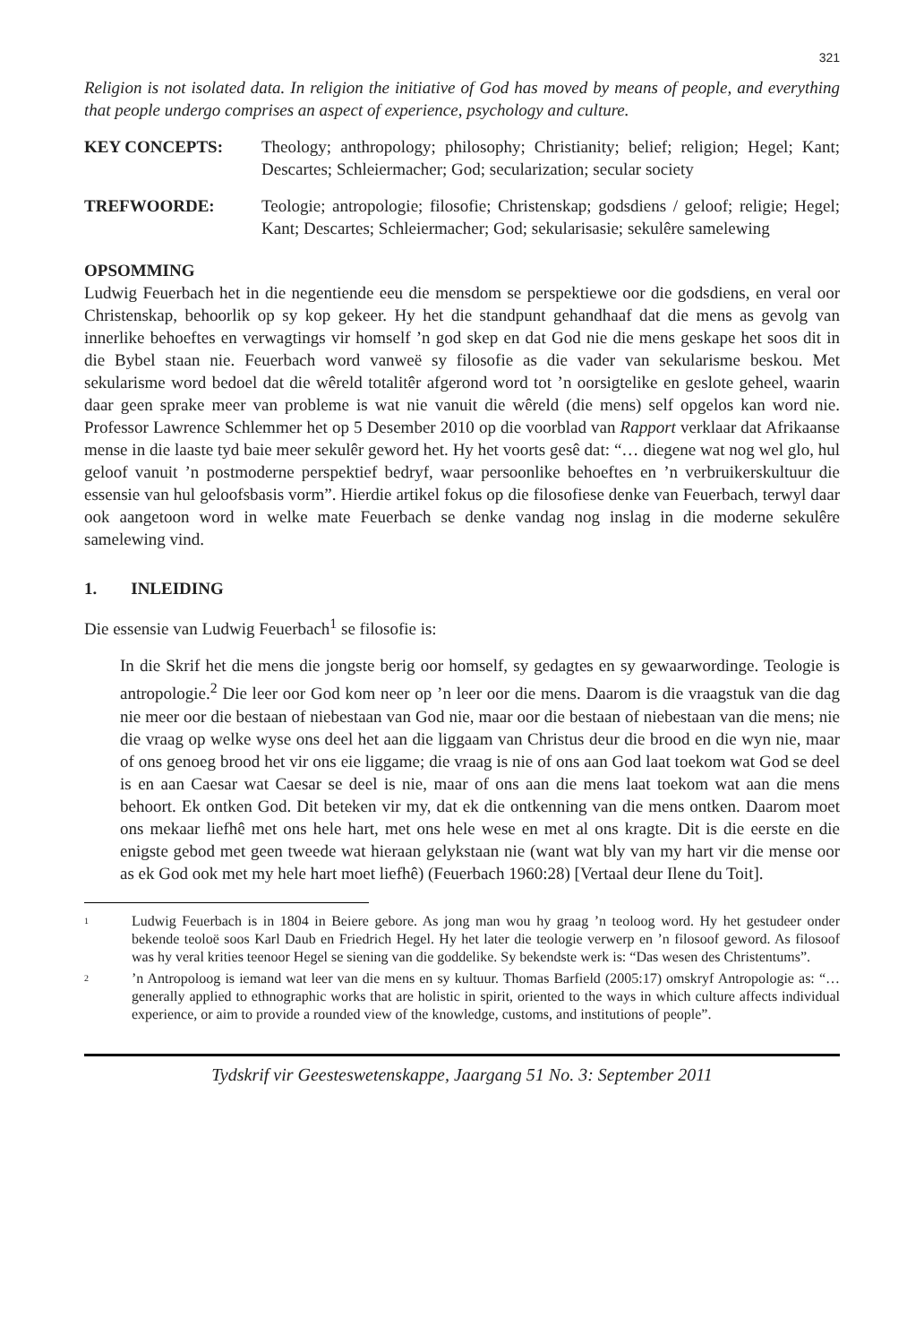321
Religion is not isolated data. In religion the initiative of God has moved by means of people, and everything that people undergo comprises an aspect of experience, psychology and culture.
KEY CONCEPTS: Theology; anthropology; philosophy; Christianity; belief; religion; Hegel; Kant; Descartes; Schleiermacher; God; secularization; secular society
TREFWOORDE: Teologie; antropologie; filosofie; Christenskap; godsdiens / geloof; religie; Hegel; Kant; Descartes; Schleiermacher; God; sekularisasie; sekulêre samelewing
OPSOMMING
Ludwig Feuerbach het in die negentiende eeu die mensdom se perspektiewe oor die godsdiens, en veral oor Christenskap, behoorlik op sy kop gekeer. Hy het die standpunt gehandhaaf dat die mens as gevolg van innerlike behoeftes en verwagtings vir homself ’n god skep en dat God nie die mens geskape het soos dit in die Bybel staan nie. Feuerbach word vanweë sy filosofie as die vader van sekularisme beskou. Met sekularisme word bedoel dat die wêreld totalitêr afgerond word tot ’n oorsigtelike en geslote geheel, waarin daar geen sprake meer van probleme is wat nie vanuit die wêreld (die mens) self opgelos kan word nie. Professor Lawrence Schlemmer het op 5 Desember 2010 op die voorblad van Rapport verklaar dat Afrikaanse mense in die laaste tyd baie meer sekulêr geword het. Hy het voorts gesê dat: “… diegene wat nog wel glo, hul geloof vanuit ’n postmoderne perspektief bedryf, waar persoonlike behoeftes en ’n verbruikerskultuur die essensie van hul geloofsbasis vorm”. Hierdie artikel fokus op die filosofiese denke van Feuerbach, terwyl daar ook aangetoon word in welke mate Feuerbach se denke vandag nog inslag in die moderne sekulêre samelewing vind.
1. INLEIDING
Die essensie van Ludwig Feuerbach<sup>1</sup> se filosofie is:
In die Skrif het die mens die jongste berig oor homself, sy gedagtes en sy gewaarwordinge. Teologie is antropologie.<sup>2</sup> Die leer oor God kom neer op ’n leer oor die mens. Daarom is die vraagstuk van die dag nie meer oor die bestaan of niebestaan van God nie, maar oor die bestaan of niebestaan van die mens; nie die vraag op welke wyse ons deel het aan die liggaam van Christus deur die brood en die wyn nie, maar of ons genoeg brood het vir ons eie liggame; die vraag is nie of ons aan God laat toekom wat God se deel is en aan Caesar wat Caesar se deel is nie, maar of ons aan die mens laat toekom wat aan die mens behoort. Ek ontken God. Dit beteken vir my, dat ek die ontkenning van die mens ontken. Daarom moet ons mekaar liefhê met ons hele hart, met ons hele wese en met al ons kragte. Dit is die eerste en die enigste gebod met geen tweede wat hieraan gelykstaan nie (want wat bly van my hart vir die mense oor as ek God ook met my hele hart moet liefhê) (Feuerbach 1960:28) [Vertaal deur Ilene du Toit].
<sup>1</sup> Ludwig Feuerbach is in 1804 in Beiere gebore. As jong man wou hy graag ’n teoloog word. Hy het gestudeer onder bekende teoloë soos Karl Daub en Friedrich Hegel. Hy het later die teologie verwerp en ’n filosoof geword. As filosoof was hy veral krities teenoor Hegel se siening van die goddelike. Sy bekendste werk is: “Das wesen des Christentums”.
<sup>2</sup> ’n Antropoloog is iemand wat leer van die mens en sy kultuur. Thomas Barfield (2005:17) omskryf Antropologie as: “… generally applied to ethnographic works that are holistic in spirit, oriented to the ways in which culture affects individual experience, or aim to provide a rounded view of the knowledge, customs, and institutions of people”.
Tydskrif vir Geesteswetenskappe, Jaargang 51 No. 3: September 2011